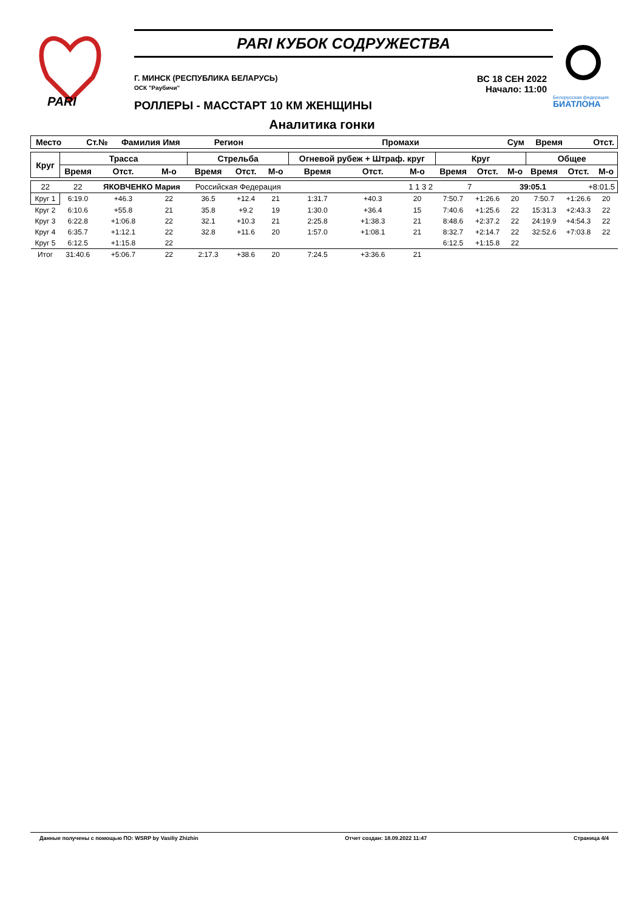PARI
PARI КУБОК СОДРУЖЕСТВА
Г. МИНСК (РЕСПУБЛИКА БЕЛАРУСЬ)
ОСК "Раубичи"
ВС 18 СЕН 2022
Начало: 11:00
РОЛЛЕРЫ - МАССТАРТ 10 КМ ЖЕНЩИНЫ
Белорусская федерация
БИАТЛОНА
Аналитика гонки
| Место | Ст.№ | Фамилия Имя | Регион | Промахи | Сум | Время | Отст. |
| Круг | Трасса | | | Стрельба | | | Огневой рубеж + Штраф. круг | | | Круг | | | Общее | | |
| --- | --- | --- | --- | --- | --- | --- | --- | --- | --- | --- | --- | --- | --- | --- | --- |
| | Время | Отст. | М-о | Время | Отст. | М-о | Время | Отст. | М-о | Время | Отст. | М-о | Время | Отст. | М-о |
| 22 | 22 | ЯКОВЧЕНКО Мария | | Российская Федерация | | | 1 1 3 2 | | | 7 | | 39:05.1 | | +8:01.5 | |
| Круг 1 | 6:19.0 | +46.3 | 22 | 36.5 | +12.4 | 21 | 1:31.7 | +40.3 | 20 | 7:50.7 | +1:26.6 | 20 | 7:50.7 | +1:26.6 | 20 |
| Круг 2 | 6:10.6 | +55.8 | 21 | 35.8 | +9.2 | 19 | 1:30.0 | +36.4 | 15 | 7:40.6 | +1:25.6 | 22 | 15:31.3 | +2:43.3 | 22 |
| Круг 3 | 6:22.8 | +1:06.8 | 22 | 32.1 | +10.3 | 21 | 2:25.8 | +1:38.3 | 21 | 8:48.6 | +2:37.2 | 22 | 24:19.9 | +4:54.3 | 22 |
| Круг 4 | 6:35.7 | +1:12.1 | 22 | 32.8 | +11.6 | 20 | 1:57.0 | +1:08.1 | 21 | 8:32.7 | +2:14.7 | 22 | 32:52.6 | +7:03.8 | 22 |
| Круг 5 | 6:12.5 | +1:15.8 | 22 | | | | | | | 6:12.5 | +1:15.8 | 22 | | | |
| Итог | 31:40.6 | +5:06.7 | 22 | 2:17.3 | +38.6 | 20 | 7:24.5 | +3:36.6 | 21 | | | | | | |
Данные получены с помощью ПО: WSRP by Vasiliy Zhizhin Отчет создан: 18.09.2022 11:47 Страница 4/4